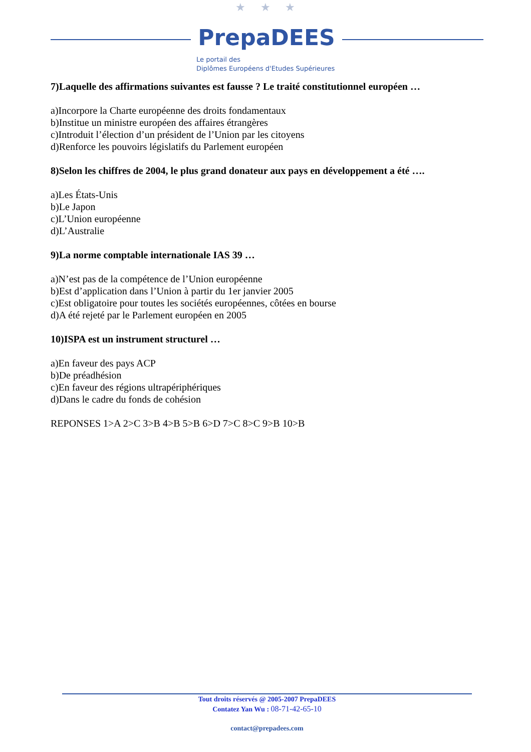★ ★ ★
PrepaDEES
Le portail des
Diplômes Européens d'Etudes Supérieures
7)Laquelle des affirmations suivantes est fausse ? Le traité constitutionnel européen …
a)Incorpore la Charte européenne des droits fondamentaux
b)Institue un ministre européen des affaires étrangères
c)Introduit l’élection d’un président de l’Union par les citoyens
d)Renforce les pouvoirs législatifs du Parlement européen
8)Selon les chiffres de 2004, le plus grand donateur aux pays en développement a été ….
a)Les États-Unis
b)Le Japon
c)L’Union européenne
d)L’Australie
9)La norme comptable internationale IAS 39 …
a)N’est pas de la compétence de l’Union européenne
b)Est d’application dans l’Union à partir du 1er janvier 2005
c)Est obligatoire pour toutes les sociétés européennes, côtées en bourse
d)A été rejeté par le Parlement européen en 2005
10)ISPA est un instrument structurel …
a)En faveur des pays ACP
b)De préadhésion
c)En faveur des régions ultrapériphériques
d)Dans le cadre du fonds de cohésion
REPONSES 1>A 2>C 3>B 4>B 5>B 6>D 7>C 8>C 9>B 10>B
Tout droits réservés @ 2005-2007 PrepaDEES
Contatez Yan Wu : 08-71-42-65-10
contact@prepadees.com